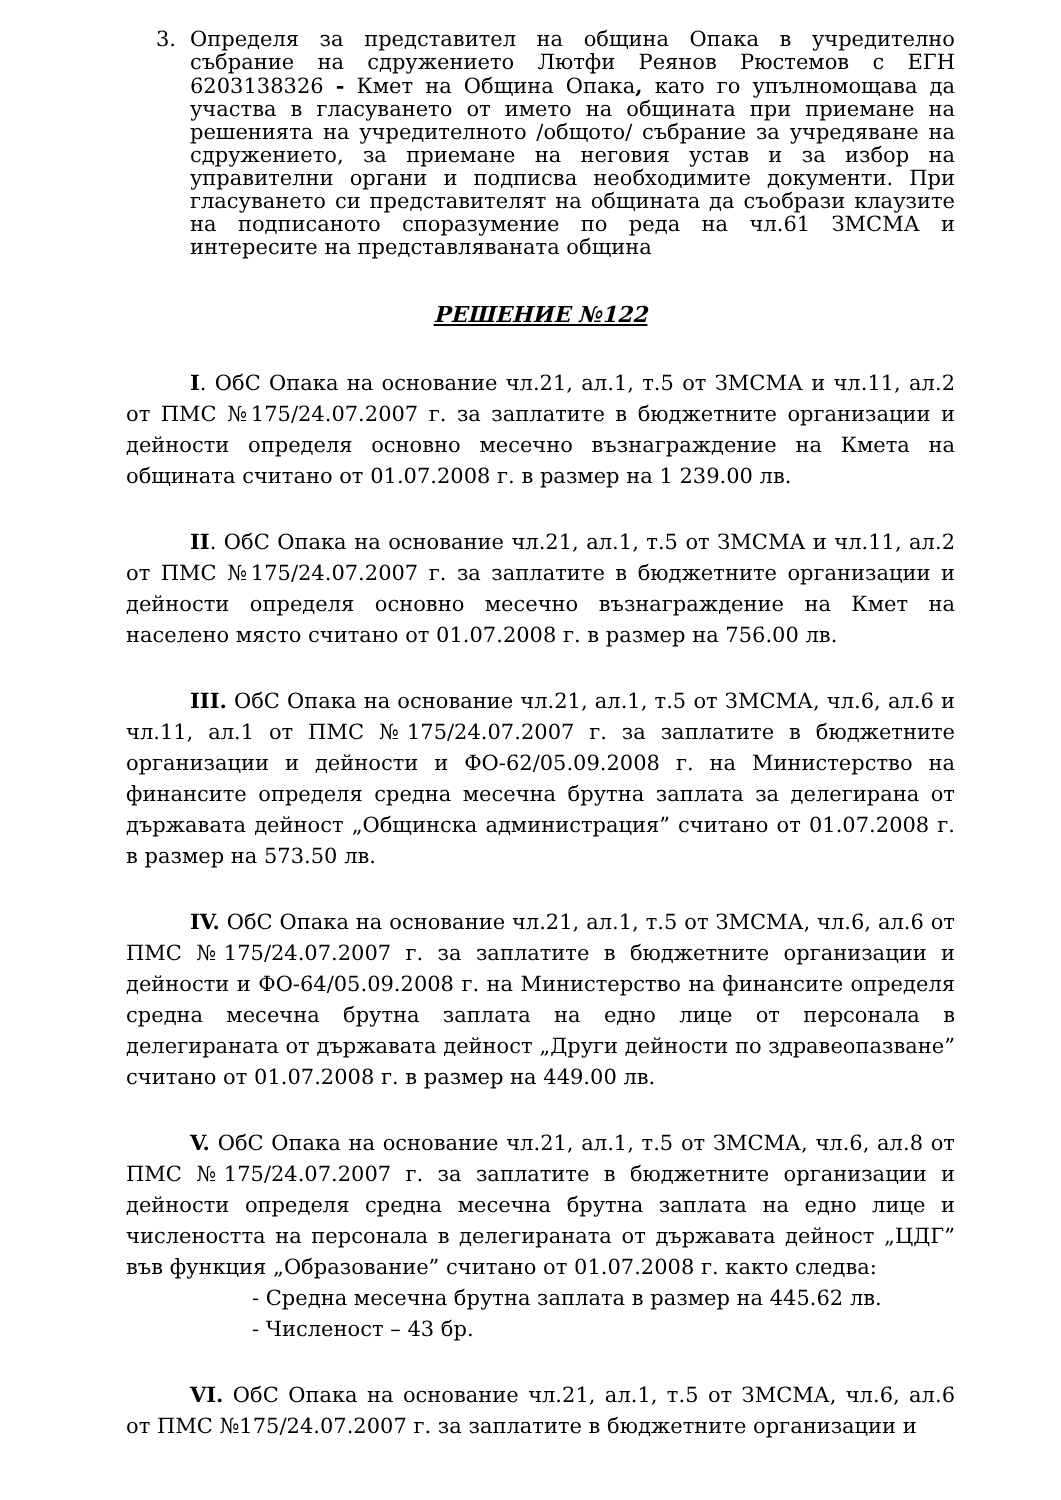3. Определя за представител на община Опака в учредително събрание на сдружението Лютфи Реянов Рюстемов с ЕГН 6203138326 - Кмет на Община Опака, като го упълномощава да участва в гласуването от името на общината при приемане на решенията на учредителното /общото/ събрание за учредяване на сдружението, за приемане на неговия устав и за избор на управителни органи и подписва необходимите документи. При гласуването си представителят на общината да съобрази клаузите на подписаното споразумение по реда на чл.61 ЗМСМА и интересите на представляваната община
РЕШЕНИЕ №122
I. ОбС Опака на основание чл.21, ал.1, т.5 от ЗМСМА и чл.11, ал.2 от ПМС №175/24.07.2007 г. за заплатите в бюджетните организации и дейности определя основно месечно възнаграждение на Кмета на общината считано от 01.07.2008 г. в размер на 1 239.00 лв.
II. ОбС Опака на основание чл.21, ал.1, т.5 от ЗМСМА и чл.11, ал.2 от ПМС №175/24.07.2007 г. за заплатите в бюджетните организации и дейности определя основно месечно възнаграждение на Кмет на населено място считано от 01.07.2008 г. в размер на 756.00 лв.
III. ОбС Опака на основание чл.21, ал.1, т.5 от ЗМСМА, чл.6, ал.6 и чл.11, ал.1 от ПМС №175/24.07.2007 г. за заплатите в бюджетните организации и дейности и ФО-62/05.09.2008 г. на Министерство на финансите определя средна месечна брутна заплата за делегирана от държавата дейност „Общинска администрация” считано от 01.07.2008 г. в размер на 573.50 лв.
IV. ОбС Опака на основание чл.21, ал.1, т.5 от ЗМСМА, чл.6, ал.6 от ПМС №175/24.07.2007 г. за заплатите в бюджетните организации и дейности и ФО-64/05.09.2008 г. на Министерство на финансите определя средна месечна брутна заплата на едно лице от персонала в делегираната от държавата дейност „Други дейности по здравеопазване” считано от 01.07.2008 г. в размер на 449.00 лв.
V. ОбС Опака на основание чл.21, ал.1, т.5 от ЗМСМА, чл.6, ал.8 от ПМС №175/24.07.2007 г. за заплатите в бюджетните организации и дейности определя средна месечна брутна заплата на едно лице и числеността на персонала в делегираната от държавата дейност „ЦДГ” във функция „Образование” считано от 01.07.2008 г. както следва:
- Средна месечна брутна заплата в размер на 445.62 лв.
- Численост – 43 бр.
VI. ОбС Опака на основание чл.21, ал.1, т.5 от ЗМСМА, чл.6, ал.6 от ПМС №175/24.07.2007 г. за заплатите в бюджетните организации и